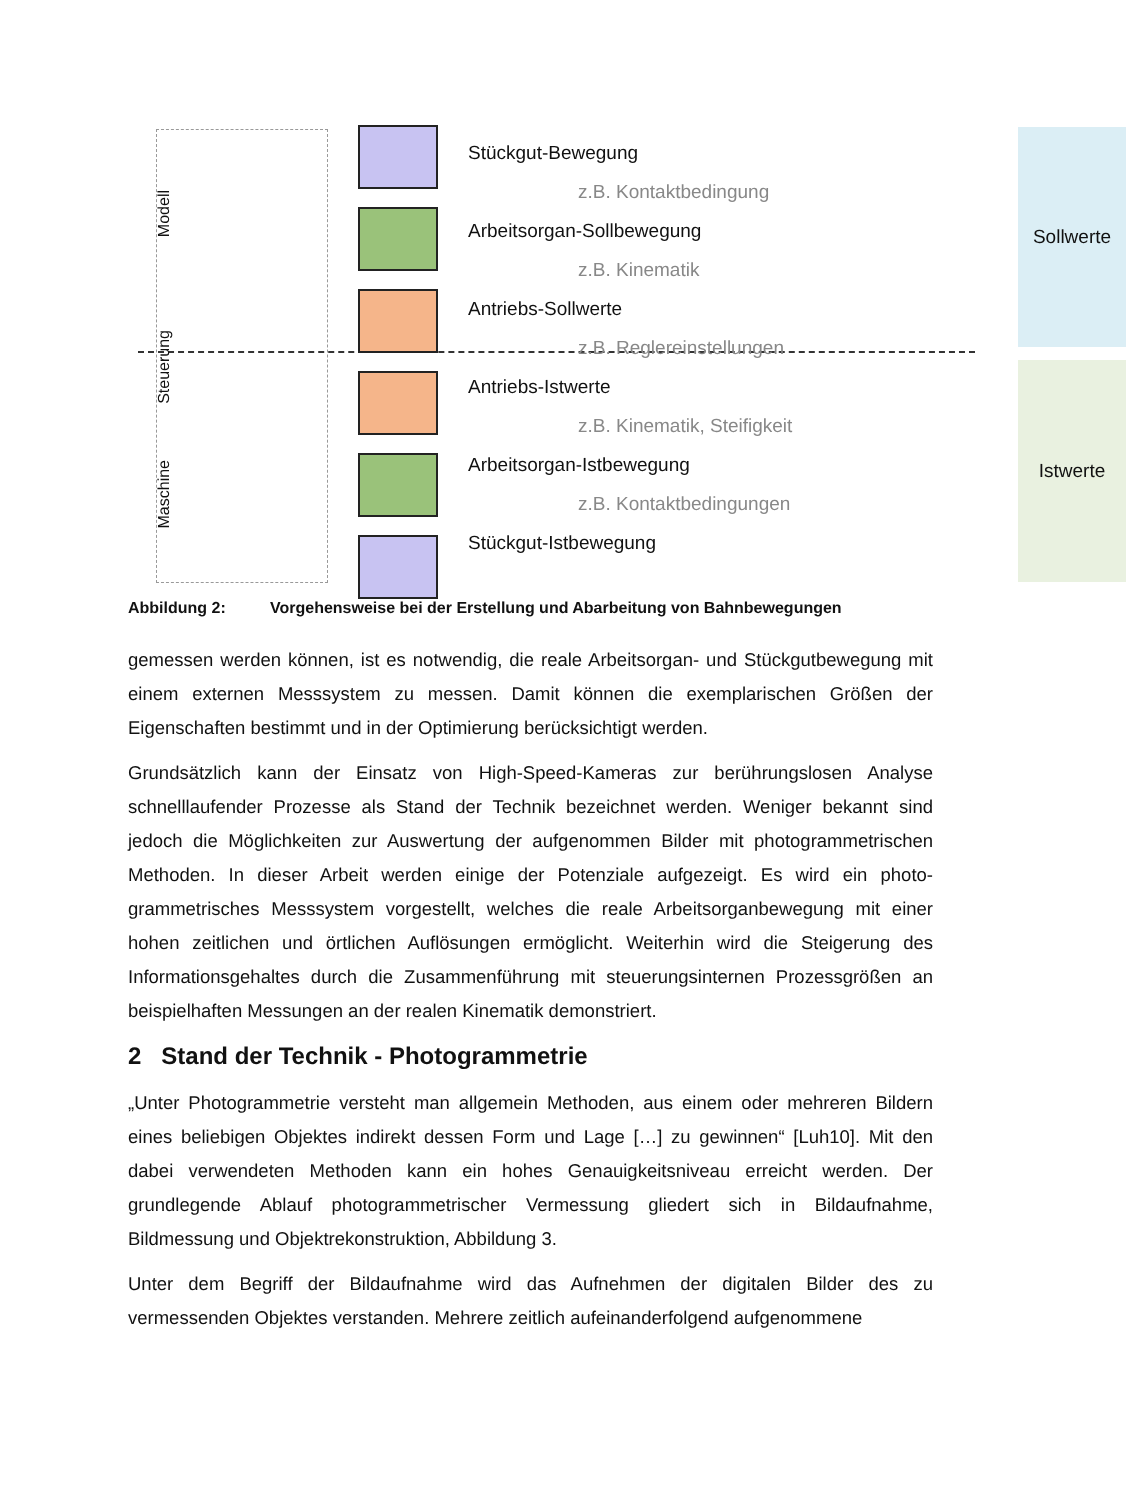Modell
Steuerung
Maschine
Stückgut-Bewegung
z.B. Kontaktbedingung
Arbeitsorgan-Sollbewegung
z.B. Kinematik
Antriebs-Sollwerte
z.B. Reglereinstellungen
Antriebs-Istwerte
z.B. Kinematik, Steifigkeit
Arbeitsorgan-Istbewegung
z.B. Kontaktbedingungen
Stückgut-Istbewegung
Sollwerte
Istwerte
Abbildung 2: Vorgehensweise bei der Erstellung und Abarbeitung von Bahnbewegungen
gemessen werden können, ist es notwendig, die reale Arbeitsorgan- und Stückgutbewegung mit einem externen Messsystem zu messen. Damit können die exemplarischen Größen der Eigenschaften bestimmt und in der Optimierung berücksichtigt werden.
Grundsätzlich kann der Einsatz von High-Speed-Kameras zur berührungslosen Analyse schnelllaufender Prozesse als Stand der Technik bezeichnet werden. Weniger bekannt sind jedoch die Möglichkeiten zur Auswertung der aufgenommen Bilder mit photogrammetrischen Methoden. In dieser Arbeit werden einige der Potenziale aufgezeigt. Es wird ein photo-grammetrisches Messsystem vorgestellt, welches die reale Arbeitsorganbewegung mit einer hohen zeitlichen und örtlichen Auflösungen ermöglicht. Weiterhin wird die Steigerung des Informationsgehaltes durch die Zusammenführung mit steuerungsinternen Prozessgrößen an beispielhaften Messungen an der realen Kinematik demonstriert.
2 Stand der Technik - Photogrammetrie
„Unter Photogrammetrie versteht man allgemein Methoden, aus einem oder mehreren Bildern eines beliebigen Objektes indirekt dessen Form und Lage […] zu gewinnen“ [Luh10]. Mit den dabei verwendeten Methoden kann ein hohes Genauigkeitsniveau erreicht werden. Der grundlegende Ablauf photogrammetrischer Vermessung gliedert sich in Bildaufnahme, Bildmessung und Objektrekonstruktion, Abbildung 3.
Unter dem Begriff der Bildaufnahme wird das Aufnehmen der digitalen Bilder des zu vermessenden Objektes verstanden. Mehrere zeitlich aufeinanderfolgend aufgenommene